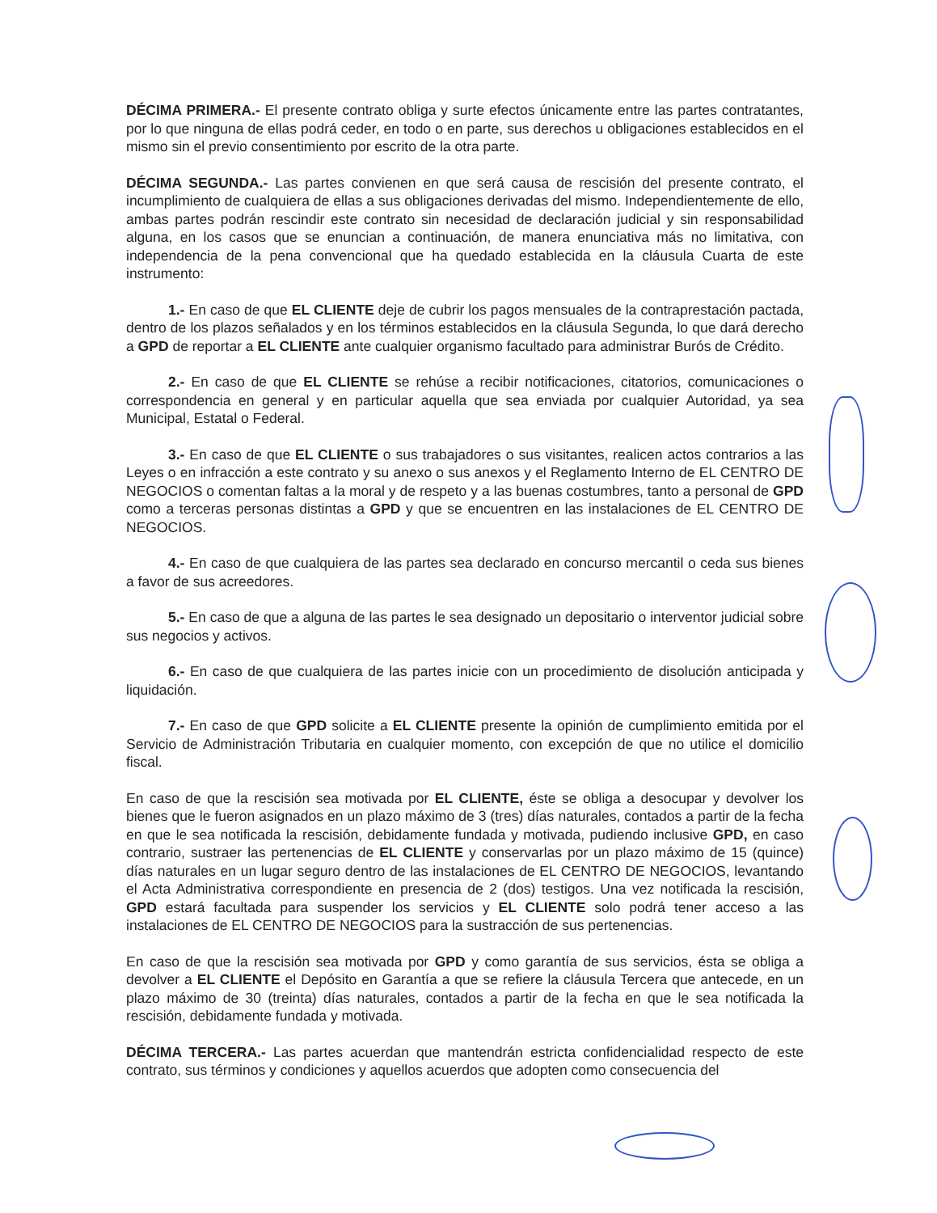DÉCIMA PRIMERA.- El presente contrato obliga y surte efectos únicamente entre las partes contratantes, por lo que ninguna de ellas podrá ceder, en todo o en parte, sus derechos u obligaciones establecidos en el mismo sin el previo consentimiento por escrito de la otra parte.
DÉCIMA SEGUNDA.- Las partes convienen en que será causa de rescisión del presente contrato, el incumplimiento de cualquiera de ellas a sus obligaciones derivadas del mismo. Independientemente de ello, ambas partes podrán rescindir este contrato sin necesidad de declaración judicial y sin responsabilidad alguna, en los casos que se enuncian a continuación, de manera enunciativa más no limitativa, con independencia de la pena convencional que ha quedado establecida en la cláusula Cuarta de este instrumento:
1.- En caso de que EL CLIENTE deje de cubrir los pagos mensuales de la contraprestación pactada, dentro de los plazos señalados y en los términos establecidos en la cláusula Segunda, lo que dará derecho a GPD de reportar a EL CLIENTE ante cualquier organismo facultado para administrar Burós de Crédito.
2.- En caso de que EL CLIENTE se rehúse a recibir notificaciones, citatorios, comunicaciones o correspondencia en general y en particular aquella que sea enviada por cualquier Autoridad, ya sea Municipal, Estatal o Federal.
3.- En caso de que EL CLIENTE o sus trabajadores o sus visitantes, realicen actos contrarios a las Leyes o en infracción a este contrato y su anexo o sus anexos y el Reglamento Interno de EL CENTRO DE NEGOCIOS o comentan faltas a la moral y de respeto y a las buenas costumbres, tanto a personal de GPD como a terceras personas distintas a GPD y que se encuentren en las instalaciones de EL CENTRO DE NEGOCIOS.
4.- En caso de que cualquiera de las partes sea declarado en concurso mercantil o ceda sus bienes a favor de sus acreedores.
5.- En caso de que a alguna de las partes le sea designado un depositario o interventor judicial sobre sus negocios y activos.
6.- En caso de que cualquiera de las partes inicie con un procedimiento de disolución anticipada y liquidación.
7.- En caso de que GPD solicite a EL CLIENTE presente la opinión de cumplimiento emitida por el Servicio de Administración Tributaria en cualquier momento, con excepción de que no utilice el domicilio fiscal.
En caso de que la rescisión sea motivada por EL CLIENTE, éste se obliga a desocupar y devolver los bienes que le fueron asignados en un plazo máximo de 3 (tres) días naturales, contados a partir de la fecha en que le sea notificada la rescisión, debidamente fundada y motivada, pudiendo inclusive GPD, en caso contrario, sustraer las pertenencias de EL CLIENTE y conservarlas por un plazo máximo de 15 (quince) días naturales en un lugar seguro dentro de las instalaciones de EL CENTRO DE NEGOCIOS, levantando el Acta Administrativa correspondiente en presencia de 2 (dos) testigos. Una vez notificada la rescisión, GPD estará facultada para suspender los servicios y EL CLIENTE solo podrá tener acceso a las instalaciones de EL CENTRO DE NEGOCIOS para la sustracción de sus pertenencias.
En caso de que la rescisión sea motivada por GPD y como garantía de sus servicios, ésta se obliga a devolver a EL CLIENTE el Depósito en Garantía a que se refiere la cláusula Tercera que antecede, en un plazo máximo de 30 (treinta) días naturales, contados a partir de la fecha en que le sea notificada la rescisión, debidamente fundada y motivada.
DÉCIMA TERCERA.- Las partes acuerdan que mantendrán estricta confidencialidad respecto de este contrato, sus términos y condiciones y aquellos acuerdos que adopten como consecuencia del